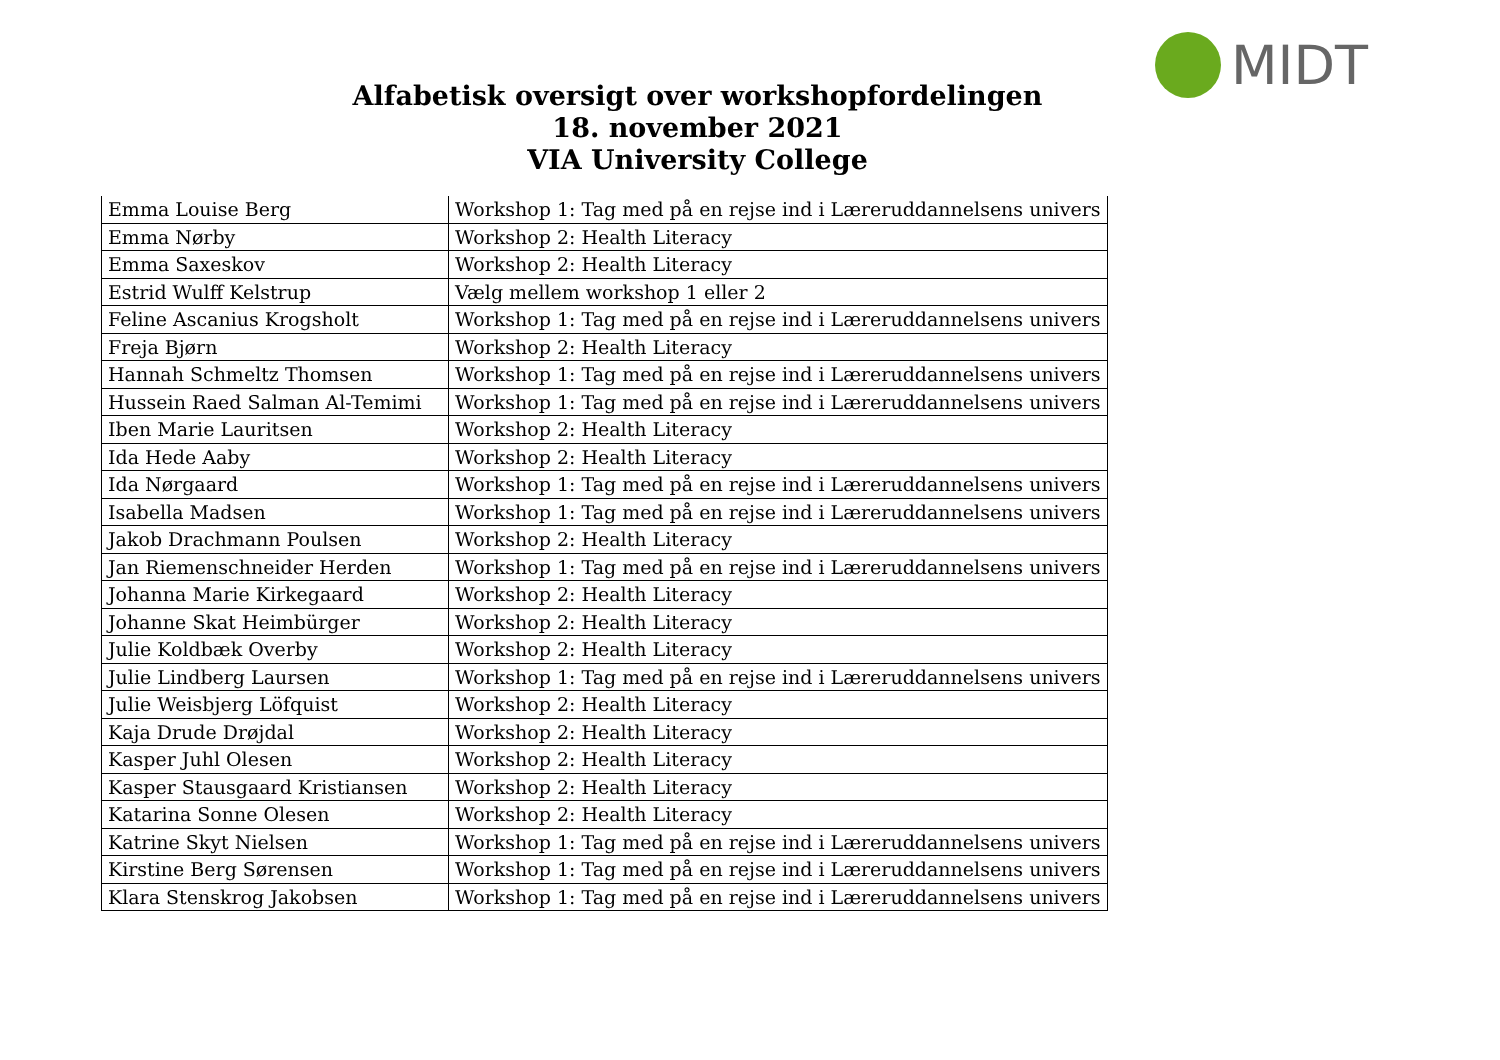MIDT
Alfabetisk oversigt over workshopfordelingen
18. november 2021
VIA University College
| Emma Louise Berg | Workshop 1: Tag med på en rejse ind i Læreruddannelsens univers |
| Emma Nørby | Workshop 2: Health Literacy |
| Emma Saxeskov | Workshop 2: Health Literacy |
| Estrid Wulff Kelstrup | Vælg mellem workshop 1 eller 2 |
| Feline Ascanius Krogsholt | Workshop 1: Tag med på en rejse ind i Læreruddannelsens univers |
| Freja Bjørn | Workshop 2: Health Literacy |
| Hannah Schmeltz Thomsen | Workshop 1: Tag med på en rejse ind i Læreruddannelsens univers |
| Hussein Raed Salman Al-Temimi | Workshop 1: Tag med på en rejse ind i Læreruddannelsens univers |
| Iben Marie Lauritsen | Workshop 2: Health Literacy |
| Ida Hede Aaby | Workshop 2: Health Literacy |
| Ida Nørgaard | Workshop 1: Tag med på en rejse ind i Læreruddannelsens univers |
| Isabella Madsen | Workshop 1: Tag med på en rejse ind i Læreruddannelsens univers |
| Jakob Drachmann Poulsen | Workshop 2: Health Literacy |
| Jan Riemenschneider Herden | Workshop 1: Tag med på en rejse ind i Læreruddannelsens univers |
| Johanna Marie Kirkegaard | Workshop 2: Health Literacy |
| Johanne Skat Heimbürger | Workshop 2: Health Literacy |
| Julie Koldbæk Overby | Workshop 2: Health Literacy |
| Julie Lindberg Laursen | Workshop 1: Tag med på en rejse ind i Læreruddannelsens univers |
| Julie Weisbjerg Löfquist | Workshop 2: Health Literacy |
| Kaja Drude Drøjdal | Workshop 2: Health Literacy |
| Kasper Juhl Olesen | Workshop 2: Health Literacy |
| Kasper Stausgaard Kristiansen | Workshop 2: Health Literacy |
| Katarina Sonne Olesen | Workshop 2: Health Literacy |
| Katrine Skyt Nielsen | Workshop 1: Tag med på en rejse ind i Læreruddannelsens univers |
| Kirstine Berg Sørensen | Workshop 1: Tag med på en rejse ind i Læreruddannelsens univers |
| Klara Stenskrog Jakobsen | Workshop 1: Tag med på en rejse ind i Læreruddannelsens univers |